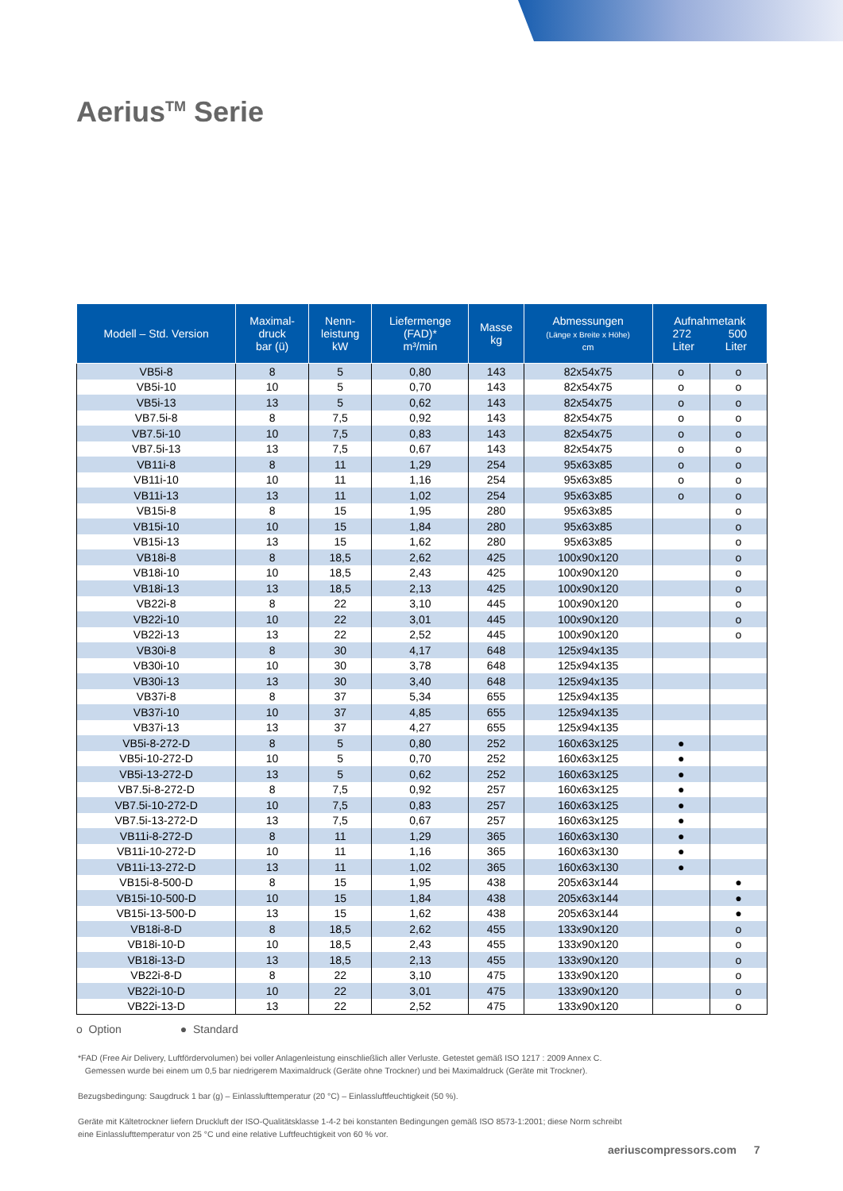Aerius<sup>TM</sup> Serie
| Modell – Std. Version | Maximal- druck bar (ü) | Nenn- leistung kW | Liefermenge (FAD)* m³/min | Masse kg | Abmessungen (Länge x Breite x Höhe) cm | Aufnahmetank 272 500 Liter Liter | |
| --- | --- | --- | --- | --- | --- | --- | --- |
| VB5i-8 | 8 | 5 | 0,80 | 143 | 82x54x75 | o | o |
| VB5i-10 | 10 | 5 | 0,70 | 143 | 82x54x75 | o | o |
| VB5i-13 | 13 | 5 | 0,62 | 143 | 82x54x75 | o | o |
| VB7.5i-8 | 8 | 7,5 | 0,92 | 143 | 82x54x75 | o | o |
| VB7.5i-10 | 10 | 7,5 | 0,83 | 143 | 82x54x75 | o | o |
| VB7.5i-13 | 13 | 7,5 | 0,67 | 143 | 82x54x75 | o | o |
| VB11i-8 | 8 | 11 | 1,29 | 254 | 95x63x85 | o | o |
| VB11i-10 | 10 | 11 | 1,16 | 254 | 95x63x85 | o | o |
| VB11i-13 | 13 | 11 | 1,02 | 254 | 95x63x85 | o | o |
| VB15i-8 | 8 | 15 | 1,95 | 280 | 95x63x85 | | o |
| VB15i-10 | 10 | 15 | 1,84 | 280 | 95x63x85 | | o |
| VB15i-13 | 13 | 15 | 1,62 | 280 | 95x63x85 | | o |
| VB18i-8 | 8 | 18,5 | 2,62 | 425 | 100x90x120 | | o |
| VB18i-10 | 10 | 18,5 | 2,43 | 425 | 100x90x120 | | o |
| VB18i-13 | 13 | 18,5 | 2,13 | 425 | 100x90x120 | | o |
| VB22i-8 | 8 | 22 | 3,10 | 445 | 100x90x120 | | o |
| VB22i-10 | 10 | 22 | 3,01 | 445 | 100x90x120 | | o |
| VB22i-13 | 13 | 22 | 2,52 | 445 | 100x90x120 | | o |
| VB30i-8 | 8 | 30 | 4,17 | 648 | 125x94x135 | | |
| VB30i-10 | 10 | 30 | 3,78 | 648 | 125x94x135 | | |
| VB30i-13 | 13 | 30 | 3,40 | 648 | 125x94x135 | | |
| VB37i-8 | 8 | 37 | 5,34 | 655 | 125x94x135 | | |
| VB37i-10 | 10 | 37 | 4,85 | 655 | 125x94x135 | | |
| VB37i-13 | 13 | 37 | 4,27 | 655 | 125x94x135 | | |
| VB5i-8-272-D | 8 | 5 | 0,80 | 252 | 160x63x125 | ● | |
| VB5i-10-272-D | 10 | 5 | 0,70 | 252 | 160x63x125 | ● | |
| VB5i-13-272-D | 13 | 5 | 0,62 | 252 | 160x63x125 | ● | |
| VB7.5i-8-272-D | 8 | 7,5 | 0,92 | 257 | 160x63x125 | ● | |
| VB7.5i-10-272-D | 10 | 7,5 | 0,83 | 257 | 160x63x125 | ● | |
| VB7.5i-13-272-D | 13 | 7,5 | 0,67 | 257 | 160x63x125 | ● | |
| VB11i-8-272-D | 8 | 11 | 1,29 | 365 | 160x63x130 | ● | |
| VB11i-10-272-D | 10 | 11 | 1,16 | 365 | 160x63x130 | ● | |
| VB11i-13-272-D | 13 | 11 | 1,02 | 365 | 160x63x130 | ● | |
| VB15i-8-500-D | 8 | 15 | 1,95 | 438 | 205x63x144 | | ● |
| VB15i-10-500-D | 10 | 15 | 1,84 | 438 | 205x63x144 | | ● |
| VB15i-13-500-D | 13 | 15 | 1,62 | 438 | 205x63x144 | | ● |
| VB18i-8-D | 8 | 18,5 | 2,62 | 455 | 133x90x120 | | o |
| VB18i-10-D | 10 | 18,5 | 2,43 | 455 | 133x90x120 | | o |
| VB18i-13-D | 13 | 18,5 | 2,13 | 455 | 133x90x120 | | o |
| VB22i-8-D | 8 | 22 | 3,10 | 475 | 133x90x120 | | o |
| VB22i-10-D | 10 | 22 | 3,01 | 475 | 133x90x120 | | o |
| VB22i-13-D | 13 | 22 | 2,52 | 475 | 133x90x120 | | o |
o Option ● Standard
*FAD (Free Air Delivery, Luftfördervolumen) bei voller Anlagenleistung einschließlich aller Verluste. Getestet gemäß ISO 1217 : 2009 Annex C.
Gemessen wurde bei einem um 0,5 bar niedrigerem Maximaldruck (Geräte ohne Trockner) und bei Maximaldruck (Geräte mit Trockner).
Bezugsbedingung: Saugdruck 1 bar (g) – Einlasslufttemperatur (20 °C) – Einlassluftfeuchtigkeit (50 %).
Geräte mit Kältetrockner liefern Druckluft der ISO-Qualitätsklasse 1-4-2 bei konstanten Bedingungen gemäß ISO 8573-1:2001; diese Norm schreibt eine Einlasslufttemperatur von 25 °C und eine relative Luftfeuchtigkeit von 60 % vor.
aeriuscompressors.com 7